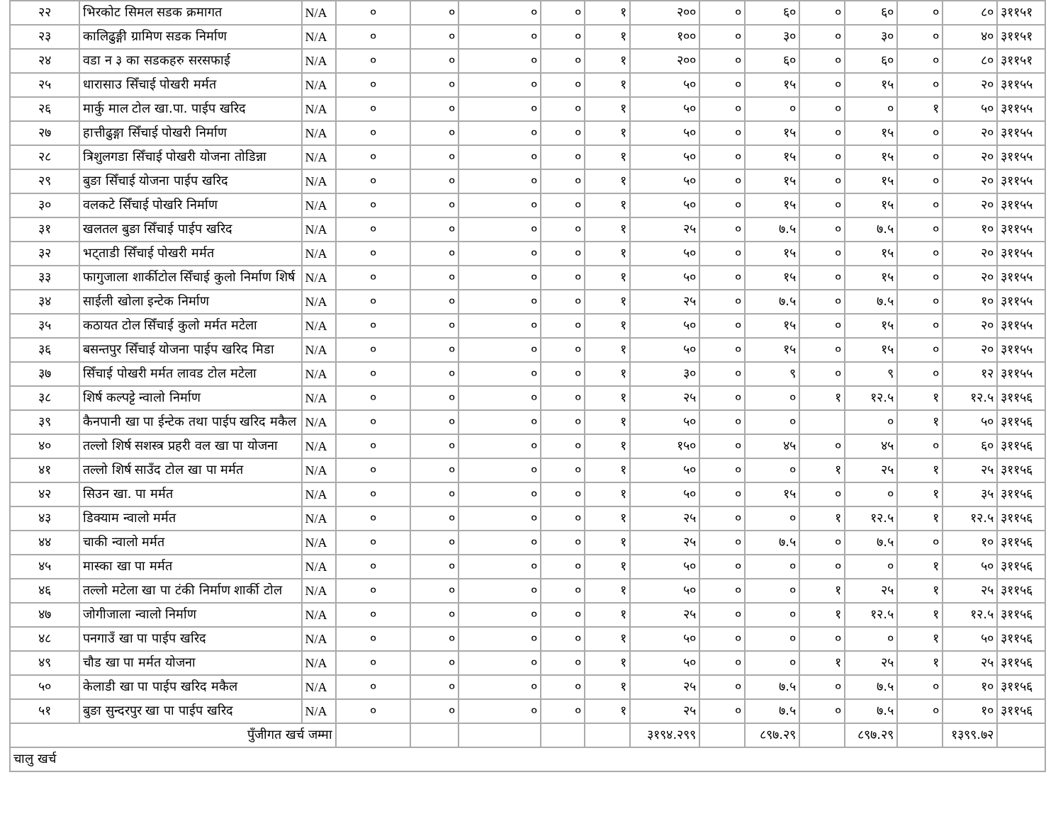| २२ | भिरकोट सिमल सडक क्रमागत | N/A | ० | ० | ० | ० | १ | २०० | ० | ६० | ० | ६० | ० | ८० | ३११५१ |
| २३ | कालिढुङ्गी ग्रामिण सडक निर्माण | N/A | ० | ० | ० | ० | १ | १०० | ० | ३० | ० | ३० | ० | ४० | ३११५१ |
| २४ | वडा न ३ का सडकहरु सरसफाई | N/A | ० | ० | ० | ० | १ | २०० | ० | ६० | ० | ६० | ० | ८० | ३११५१ |
| २५ | धारासाउ सिँचाई पोखरी मर्मत | N/A | ० | ० | ० | ० | १ | ५० | ० | १५ | ० | १५ | ० | २० | ३११५५ |
| २६ | मार्कु माल टोल खा.पा. पाईप खरिद | N/A | ० | ० | ० | ० | १ | ५० | ० | ० | ० | ० | १ | ५० | ३११५५ |
| २७ | हात्तीढुङ्गा सिँचाई पोखरी निर्माण | N/A | ० | ० | ० | ० | १ | ५० | ० | १५ | ० | १५ | ० | २० | ३११५५ |
| २८ | त्रिशुलगडा सिँचाई पोखरी योजना तोडिन्ना | N/A | ० | ० | ० | ० | १ | ५० | ० | १५ | ० | १५ | ० | २० | ३११५५ |
| २९ | बुङा सिँचाई योजना पाईप खरिद | N/A | ० | ० | ० | ० | १ | ५० | ० | १५ | ० | १५ | ० | २० | ३११५५ |
| ३० | वलकटे सिँचाई पोखरि निर्माण | N/A | ० | ० | ० | ० | १ | ५० | ० | १५ | ० | १५ | ० | २० | ३११५५ |
| ३१ | खलतल बुङा सिँचाई पाईप खरिद | N/A | ० | ० | ० | ० | १ | २५ | ० | ७.५ | ० | ७.५ | ० | १० | ३११५५ |
| ३२ | भट्ताडी सिँचाई पोखरी मर्मत | N/A | ० | ० | ० | ० | १ | ५० | ० | १५ | ० | १५ | ० | २० | ३११५५ |
| ३३ | फागुजाला शार्कीटोल सिँचाई कुलो निर्माण शिर्ष | N/A | ० | ० | ० | ० | १ | ५० | ० | १५ | ० | १५ | ० | २० | ३११५५ |
| ३४ | साईली खोला इन्टेक निर्माण | N/A | ० | ० | ० | ० | १ | २५ | ० | ७.५ | ० | ७.५ | ० | १० | ३११५५ |
| ३५ | कठायत टोल सिँचाई कुलो मर्मत मटेला | N/A | ० | ० | ० | ० | १ | ५० | ० | १५ | ० | १५ | ० | २० | ३११५५ |
| ३६ | बसन्तपुर सिँचाई योजना पाईप खरिद मिडा | N/A | ० | ० | ० | ० | १ | ५० | ० | १५ | ० | १५ | ० | २० | ३११५५ |
| ३७ | सिँचाई पोखरी मर्मत लावड टोल मटेला | N/A | ० | ० | ० | ० | १ | ३० | ० | ९ | ० | ९ | ० | १२ | ३११५५ |
| ३८ | शिर्ष कल्पट्टे न्वालो निर्माण | N/A | ० | ० | ० | ० | १ | २५ | ० | ० | १ | १२.५ | १ | १२.५ | ३११५६ |
| ३९ | कैनपानी खा पा ईन्टेक तथा पाईप खरिद मकैल | N/A | ० | ० | ० | ० | १ | ५० | ० | ० | | ० | १ | ५० | ३११५६ |
| ४० | तल्लो शिर्ष सशस्त्र प्रहरी वल खा पा योजना | N/A | ० | ० | ० | ० | १ | १५० | ० | ४५ | ० | ४५ | ० | ६० | ३११५६ |
| ४१ | तल्लो शिर्ष साउँद टोल खा पा मर्मत | N/A | ० | ० | ० | ० | १ | ५० | ० | ० | १ | २५ | १ | २५ | ३११५६ |
| ४२ | सिउन खा. पा मर्मत | N/A | ० | ० | ० | ० | १ | ५० | ० | १५ | ० | ० | १ | ३५ | ३११५६ |
| ४३ | डिक्याम न्वालो मर्मत | N/A | ० | ० | ० | ० | १ | २५ | ० | ० | १ | १२.५ | १ | १२.५ | ३११५६ |
| ४४ | चाकी न्वालो मर्मत | N/A | ० | ० | ० | ० | १ | २५ | ० | ७.५ | ० | ७.५ | ० | १० | ३११५६ |
| ४५ | मास्का खा पा मर्मत | N/A | ० | ० | ० | ० | १ | ५० | ० | ० | ० | ० | १ | ५० | ३११५६ |
| ४६ | तल्लो मटेला खा पा टंकी निर्माण शार्की टोल | N/A | ० | ० | ० | ० | १ | ५० | ० | ० | १ | २५ | १ | २५ | ३११५६ |
| ४७ | जोगीजाला न्वालो निर्माण | N/A | ० | ० | ० | ० | १ | २५ | ० | ० | १ | १२.५ | १ | १२.५ | ३११५६ |
| ४८ | पनगाउँ खा पा पाईप खरिद | N/A | ० | ० | ० | ० | १ | ५० | ० | ० | ० | ० | १ | ५० | ३११५६ |
| ४९ | चौड खा पा मर्मत योजना | N/A | ० | ० | ० | ० | १ | ५० | ० | ० | १ | २५ | १ | २५ | ३११५६ |
| ५० | केलाडी खा पा पाईप खरिद मकैल | N/A | ० | ० | ० | ० | १ | २५ | ० | ७.५ | ० | ७.५ | ० | १० | ३११५६ |
| ५१ | बुङा सुन्दरपुर खा पा पाईप खरिद | N/A | ० | ० | ० | ० | १ | २५ | ० | ७.५ | ० | ७.५ | ० | १० | ३११५६ |
| पुँजीगत खर्च जम्मा | | | | | | | | ३१९४.२९९ | | ८९७.२९ | | ८९७.२९ | | १३९९.७२ | |
| चालु खर्च | | | | | | | | | | | | | | | |